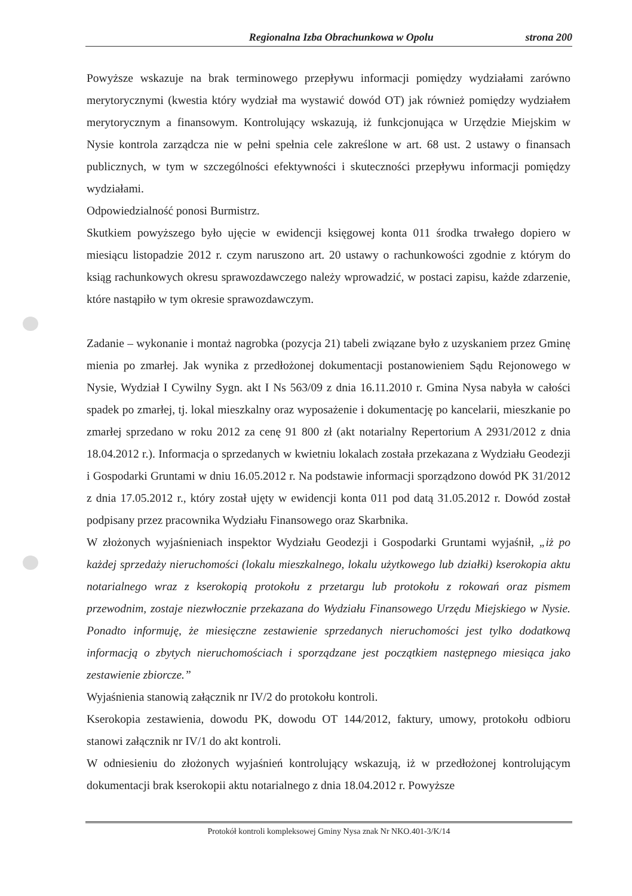Regionalna Izba Obrachunkowa w Opolu strona 200
Powyższe wskazuje na brak terminowego przepływu informacji pomiędzy wydziałami zarówno merytorycznymi (kwestia który wydział ma wystawić dowód OT) jak również pomiędzy wydziałem merytorycznym a finansowym. Kontrolujący wskazują, iż funkcjonująca w Urzędzie Miejskim w Nysie kontrola zarządcza nie w pełni spełnia cele zakreślone w art. 68 ust. 2 ustawy o finansach publicznych, w tym w szczególności efektywności i skuteczności przepływu informacji pomiędzy wydziałami.
Odpowiedzialność ponosi Burmistrz.
Skutkiem powyższego było ujęcie w ewidencji księgowej konta 011 środka trwałego dopiero w miesiącu listopadzie 2012 r. czym naruszono art. 20 ustawy o rachunkowości zgodnie z którym do ksiąg rachunkowych okresu sprawozdawczego należy wprowadzić, w postaci zapisu, każde zdarzenie, które nastąpiło w tym okresie sprawozdawczym.
Zadanie – wykonanie i montaż nagrobka (pozycja 21) tabeli związane było z uzyskaniem przez Gminę mienia po zmarłej. Jak wynika z przedłożonej dokumentacji postanowieniem Sądu Rejonowego w Nysie, Wydział I Cywilny Sygn. akt I Ns 563/09 z dnia 16.11.2010 r. Gmina Nysa nabyła w całości spadek po zmarłej, tj. lokal mieszkalny oraz wyposażenie i dokumentację po kancelarii, mieszkanie po zmarłej sprzedano w roku 2012 za cenę 91 800 zł (akt notarialny Repertorium A 2931/2012 z dnia 18.04.2012 r.). Informacja o sprzedanych w kwietniu lokalach została przekazana z Wydziału Geodezji i Gospodarki Gruntami w dniu 16.05.2012 r. Na podstawie informacji sporządzono dowód PK 31/2012 z dnia 17.05.2012 r., który został ujęty w ewidencji konta 011 pod datą 31.05.2012 r. Dowód został podpisany przez pracownika Wydziału Finansowego oraz Skarbnika.
W złożonych wyjaśnieniach inspektor Wydziału Geodezji i Gospodarki Gruntami wyjaśnił, „iż po każdej sprzedaży nieruchomości (lokalu mieszkalnego, lokalu użytkowego lub działki) kserokopia aktu notarialnego wraz z kserokopią protokołu z przetargu lub protokołu z rokowań oraz pismem przewodnim, zostaje niezwłocznie przekazana do Wydziału Finansowego Urzędu Miejskiego w Nysie. Ponadto informuję, że miesięczne zestawienie sprzedanych nieruchomości jest tylko dodatkową informacją o zbytych nieruchomościach i sporządzane jest początkiem następnego miesiąca jako zestawienie zbiorcze.”
Wyjaśnienia stanowią załącznik nr IV/2 do protokołu kontroli.
Kserokopia zestawienia, dowodu PK, dowodu OT 144/2012, faktury, umowy, protokołu odbioru stanowi załącznik nr IV/1 do akt kontroli.
W odniesieniu do złożonych wyjaśnień kontrolujący wskazują, iż w przedłożonej kontrolującym dokumentacji brak kserokopii aktu notarialnego z dnia 18.04.2012 r. Powyższe
Protokół kontroli kompleksowej Gminy Nysa znak Nr NKO.401-3/K/14